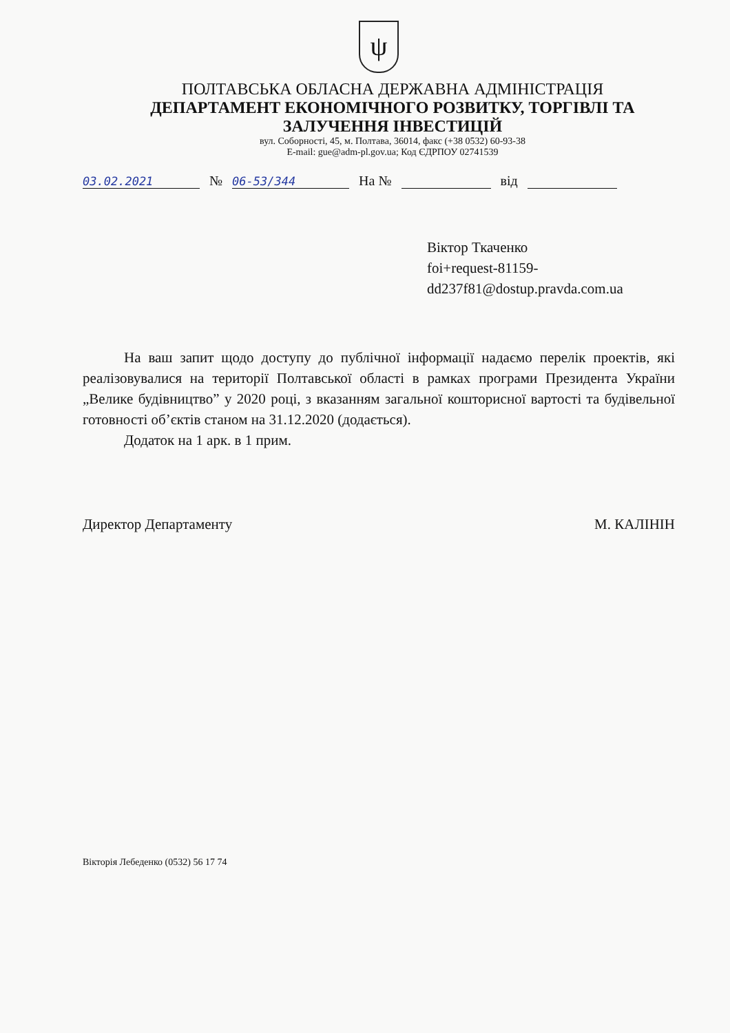ψ
ПОЛТАВСЬКА ОБЛАСНА ДЕРЖАВНА АДМІНІСТРАЦІЯ
ДЕПАРТАМЕНТ ЕКОНОМІЧНОГО РОЗВИТКУ, ТОРГІВЛІ ТА ЗАЛУЧЕННЯ ІНВЕСТИЦІЙ
вул. Соборності, 45, м. Полтава, 36014, факс (+38 0532) 60-93-38
E-mail: gue@adm-pl.gov.ua; Код ЄДРПОУ 02741539
03.02.2021 № 06-53/344 На № від
Віктор Ткаченко
foi+request-81159-
dd237f81@dostup.pravda.com.ua
На ваш запит щодо доступу до публічної інформації надаємо перелік проектів, які реалізовувалися на території Полтавської області в рамках програми Президента України „Велике будівництво” у 2020 році, з вказанням загальної кошторисної вартості та будівельної готовності об’єктів станом на 31.12.2020 (додається).
Додаток на 1 арк. в 1 прим.
Директор Департаменту М. КАЛІНІН
Вікторія Лебеденко (0532) 56 17 74